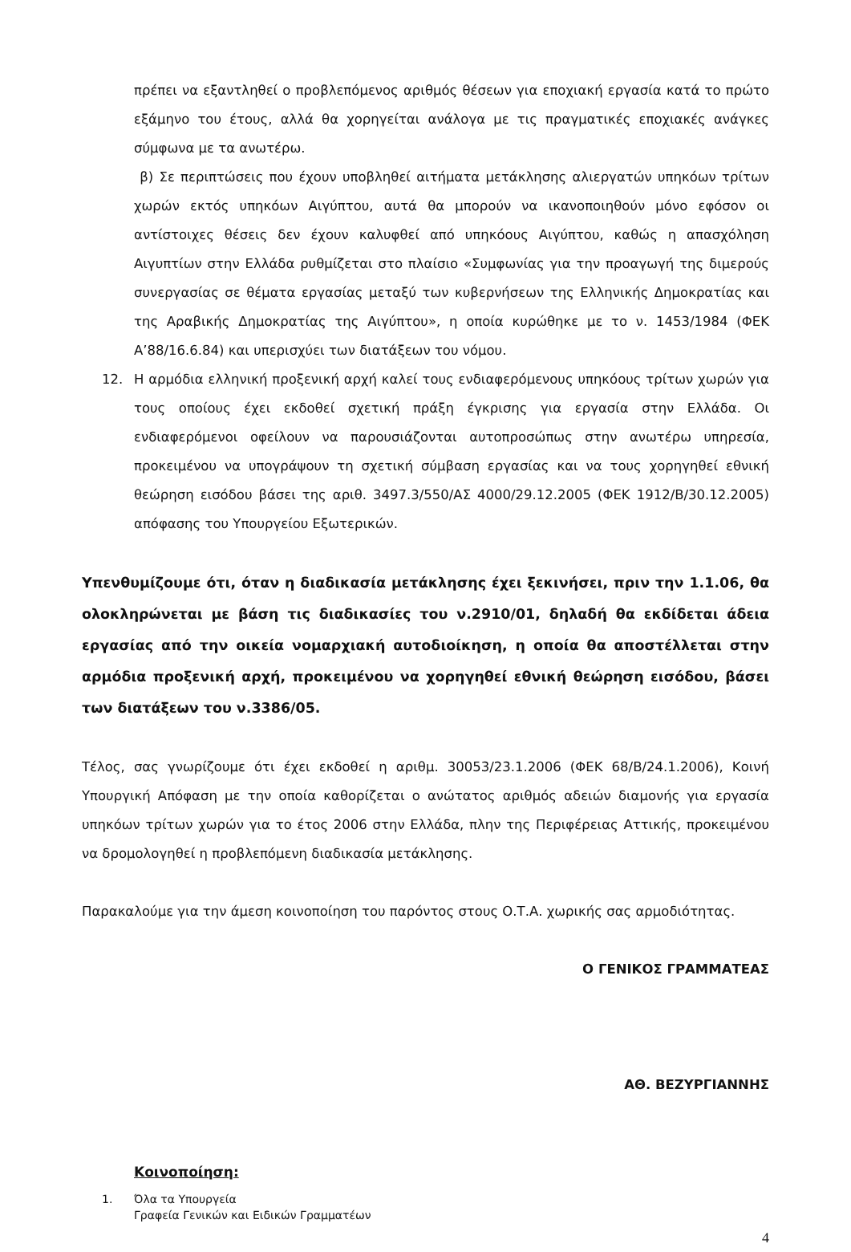πρέπει να εξαντληθεί ο προβλεπόμενος αριθμός θέσεων για εποχιακή εργασία κατά το πρώτο εξάμηνο του έτους, αλλά θα χορηγείται ανάλογα με τις πραγματικές εποχιακές ανάγκες σύμφωνα με τα ανωτέρω.
β) Σε περιπτώσεις που έχουν υποβληθεί αιτήματα μετάκλησης αλιεργατών υπηκόων τρίτων χωρών εκτός υπηκόων Αιγύπτου, αυτά θα μπορούν να ικανοποιηθούν μόνο εφόσον οι αντίστοιχες θέσεις δεν έχουν καλυφθεί από υπηκόους Αιγύπτου, καθώς η απασχόληση Αιγυπτίων στην Ελλάδα ρυθμίζεται στο πλαίσιο «Συμφωνίας για την προαγωγή της διμερούς συνεργασίας σε θέματα εργασίας μεταξύ των κυβερνήσεων της Ελληνικής Δημοκρατίας και της Αραβικής Δημοκρατίας της Αιγύπτου», η οποία κυρώθηκε με το ν. 1453/1984 (ΦΕΚ Α’88/16.6.84) και υπερισχύει των διατάξεων του νόμου.
12. Η αρμόδια ελληνική προξενική αρχή καλεί τους ενδιαφερόμενους υπηκόους τρίτων χωρών για τους οποίους έχει εκδοθεί σχετική πράξη έγκρισης για εργασία στην Ελλάδα. Οι ενδιαφερόμενοι οφείλουν να παρουσιάζονται αυτοπροσώπως στην ανωτέρω υπηρεσία, προκειμένου να υπογράψουν τη σχετική σύμβαση εργασίας και να τους χορηγηθεί εθνική θεώρηση εισόδου βάσει της αριθ. 3497.3/550/ΑΣ 4000/29.12.2005 (ΦΕΚ 1912/Β/30.12.2005) απόφασης του Υπουργείου Εξωτερικών.
Υπενθυμίζουμε ότι, όταν η διαδικασία μετάκλησης έχει ξεκινήσει, πριν την 1.1.06, θα ολοκληρώνεται με βάση τις διαδικασίες του ν.2910/01, δηλαδή θα εκδίδεται άδεια εργασίας από την οικεία νομαρχιακή αυτοδιοίκηση, η οποία θα αποστέλλεται στην αρμόδια προξενική αρχή, προκειμένου να χορηγηθεί εθνική θεώρηση εισόδου, βάσει των διατάξεων του ν.3386/05.
Τέλος, σας γνωρίζουμε ότι έχει εκδοθεί η αριθμ. 30053/23.1.2006 (ΦΕΚ 68/Β/24.1.2006), Κοινή Υπουργική Απόφαση με την οποία καθορίζεται ο ανώτατος αριθμός αδειών διαμονής για εργασία υπηκόων τρίτων χωρών για το έτος 2006 στην Ελλάδα, πλην της Περιφέρειας Αττικής, προκειμένου να δρομολογηθεί η προβλεπόμενη διαδικασία μετάκλησης.
Παρακαλούμε για την άμεση κοινοποίηση του παρόντος στους Ο.Τ.Α. χωρικής σας αρμοδιότητας.
Ο ΓΕΝΙΚΟΣ ΓΡΑΜΜΑΤΕΑΣ
ΑΘ. ΒΕΖΥΡΓΙΑΝΝΗΣ
Κοινοποίηση:
1.
Όλα τα Υπουργεία
Γραφεία Γενικών και Ειδικών Γραμματέων
4